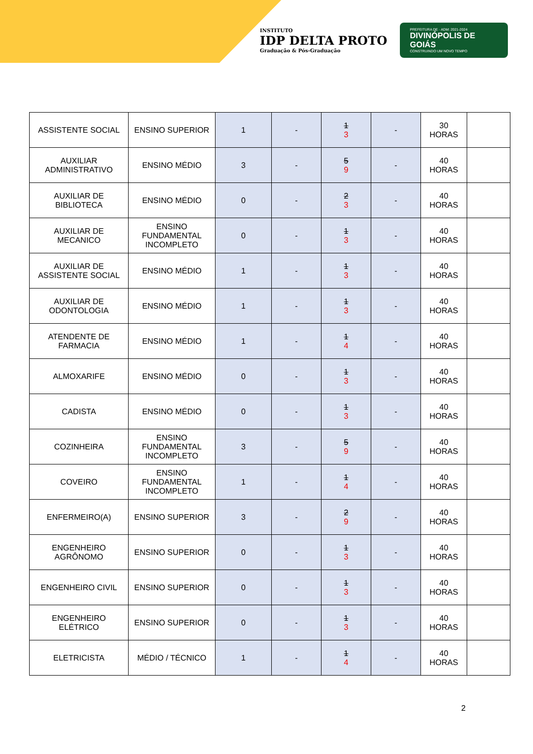INSTITUTO
IDP DELTA PROTO
Graduação & Pós-Graduação
PREFEITURA DE · ADM: 2021-2024
DIVINÓPOLIS DE GOIÁS
CONSTRUINDO UM NOVO TEMPO
| ASSISTENTE SOCIAL | ENSINO SUPERIOR | 1 | - | 1 3 | - | 30 HORAS | |
| AUXILIAR ADMINISTRATIVO | ENSINO MÉDIO | 3 | - | 5 9 | - | 40 HORAS | |
| AUXILIAR DE BIBLIOTECA | ENSINO MÉDIO | 0 | - | 2 3 | - | 40 HORAS | |
| AUXILIAR DE MECANICO | ENSINO FUNDAMENTAL INCOMPLETO | 0 | - | 1 3 | - | 40 HORAS | |
| AUXILIAR DE ASSISTENTE SOCIAL | ENSINO MÉDIO | 1 | - | 1 3 | - | 40 HORAS | |
| AUXILIAR DE ODONTOLOGIA | ENSINO MÉDIO | 1 | - | 1 3 | - | 40 HORAS | |
| ATENDENTE DE FARMACIA | ENSINO MÉDIO | 1 | - | 1 4 | - | 40 HORAS | |
| ALMOXARIFE | ENSINO MÉDIO | 0 | - | 1 3 | - | 40 HORAS | |
| CADISTA | ENSINO MÉDIO | 0 | - | 1 3 | - | 40 HORAS | |
| COZINHEIRA | ENSINO FUNDAMENTAL INCOMPLETO | 3 | - | 5 9 | - | 40 HORAS | |
| COVEIRO | ENSINO FUNDAMENTAL INCOMPLETO | 1 | - | 1 4 | - | 40 HORAS | |
| ENFERMEIRO(A) | ENSINO SUPERIOR | 3 | - | 2 9 | - | 40 HORAS | |
| ENGENHEIRO AGRÔNOMO | ENSINO SUPERIOR | 0 | - | 1 3 | - | 40 HORAS | |
| ENGENHEIRO CIVIL | ENSINO SUPERIOR | 0 | - | 1 3 | - | 40 HORAS | |
| ENGENHEIRO ELÉTRICO | ENSINO SUPERIOR | 0 | - | 1 3 | - | 40 HORAS | |
| ELETRICISTA | MÉDIO / TÉCNICO | 1 | - | 1 4 | - | 40 HORAS | |
2